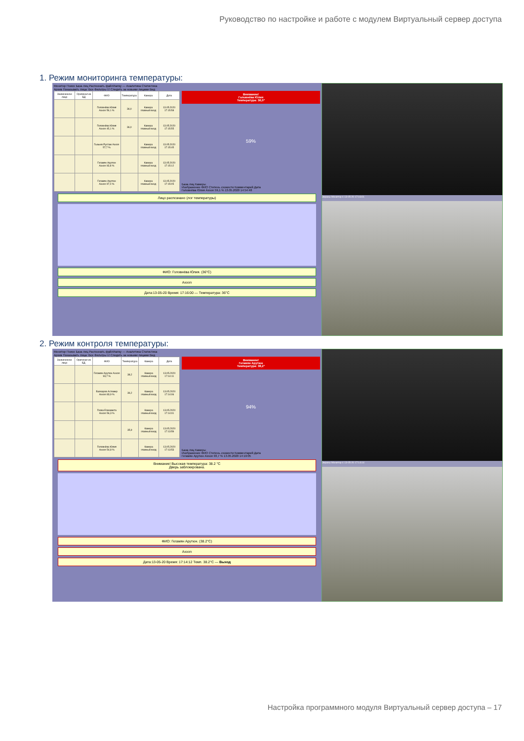Руководство по настройке и работе с модулем Виртуальный сервер доступа
1. Режим мониторинга температуры:
Монитор Поиск База лиц Распознать файл/папку — Аналитика Статистика
Архив Показывать лица: Все Фильтры ☑ Следить за новыми лицами Вид
| Захваченное лицо | Оригинал из БД | ФИО | Температура | Камера | Дата |
| --- | --- | --- | --- | --- | --- |
| | | Головнёва Юлия Axxon 59,1 % | 36,0 | Камера главный вход | 13.05.2020 17:15:58 |
| | | Головнёва Юлия Axxon 45,1 % | 36,0 | Камера главный вход | 13.05.2020 17:15:55 |
| | | Гызыев Рустам Axxon 57,7 % | | Камера главный вход | 13.05.2020 17:15:45 |
| | | Гегамян Арутюн Axxon 93,8 % | | Камера главный вход | 13.05.2020 17:15:12 |
| | | Гегамян Арутюн Axxon 97,0 % | | Камера главный вход | 13.05.2020 17:15:05 |
Внимание!
Головнёва Юлия
Температура: 36,0°
59%
База лиц Камеры
Изображение ФИО Степень схожести Комментарий Дата
Головнёва Юлия Axxon 59,1 % 13.05.2020 14:54:48
Лицо распознано (лог температуры)
ФИО: Головнёва Юлия. (36°C)
Axxon
Дата:13-05-20 Время: 17:16:00 — Температура: 36°C
Экраны Монитор 4 13-05-20 17:16:01
2. Режим контроля температуры:
Монитор Поиск База лиц Распознать файл/папку — Аналитика Статистика
Архив Показывать лица: Все Фильтры ☑ Следить за новыми лицами Вид
| Захваченное лицо | Оригинал из БД | ФИО | Температура | Камера | Дата |
| --- | --- | --- | --- | --- | --- |
| | | Гегамян Арутюн Axxon 93,7 % | 38,2 | Камера главный вход | 13.05.2020 17:14:11 |
| | | Балкаров Астемир Axxon 83,9 % | 36,2 | Камера главный вход | 13.05.2020 17:14:06 |
| | | Гоова Елизавета Axxon 56,3 % | | Камера главный вход | 13.05.2020 17:14:01 |
| | | | 35,9 | Камера главный вход | 13.05.2020 17:13:59 |
| | | Головнёва Юлия Axxon 54,8 % | | Камера главный вход | 13.05.2020 17:13:53 |
Внимание!
Гегамян Арутюн
Температура: 38,2°
94%
База лиц Камеры
Изображение ФИО Степень схожести Комментарий Дата
Гегамян Арутюн Axxon 93,7 % 13.05.2020 14:19:05
Внимание! Высокая температура: 38.2 °C
Дверь заблокирована.
ФИО: Гегамян Арутюн. (38.2°C)
Axxon
Дата:13-05-20 Время: 17:14:12 Темп. 38.2°C — Выход
Экраны Монитор 4 13-05-20 17:14:14
Настройка программного модуля Виртуальный сервер доступа – 17